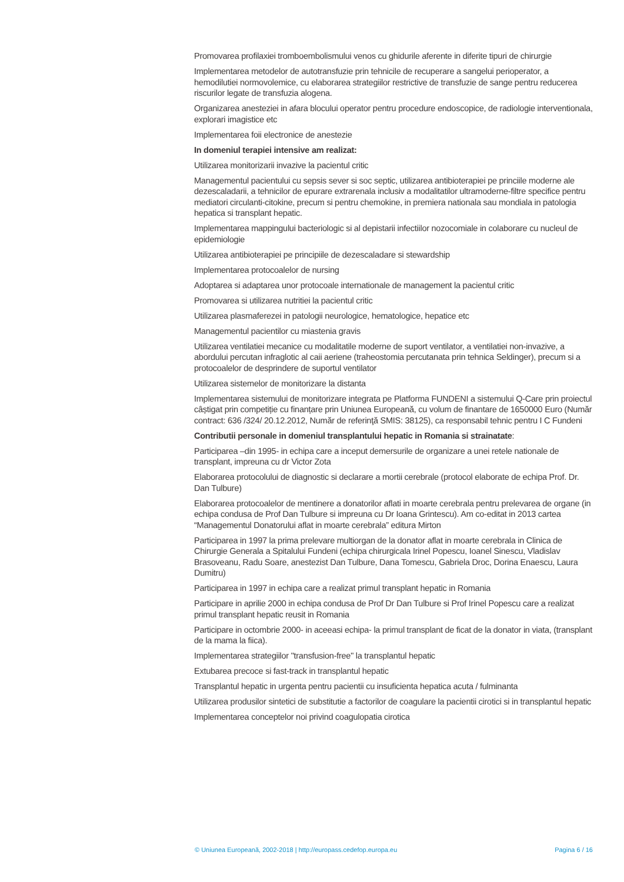Promovarea profilaxiei tromboembolismului venos cu ghidurile aferente in diferite tipuri de chirurgie
Implementarea metodelor de autotransfuzie prin tehnicile de recuperare a sangelui perioperator, a hemodilutiei normovolemice, cu elaborarea strategiilor restrictive de transfuzie de sange pentru reducerea riscurilor legate de transfuzia alogena.
Organizarea anesteziei in afara blocului operator pentru procedure endoscopice, de radiologie interventionala, explorari imagistice etc
Implementarea foii electronice de anestezie
In domeniul terapiei intensive am realizat:
Utilizarea monitorizarii invazive la pacientul critic
Managementul pacientului cu sepsis sever si soc septic, utilizarea antibioterapiei pe princiile moderne ale dezescaladarii, a tehnicilor de epurare extrarenala inclusiv a modalitatilor ultramoderne-filtre specifice pentru mediatori circulanti-citokine, precum si pentru chemokine, in premiera nationala sau mondiala in patologia hepatica si transplant hepatic.
Implementarea mappingului bacteriologic si al depistarii infectiilor nozocomiale in colaborare cu nucleul de epidemiologie
Utilizarea antibioterapiei pe principiile de dezescaladare si stewardship
Implementarea protocoalelor de nursing
Adoptarea si adaptarea unor protocoale internationale de management la pacientul critic
Promovarea si utilizarea nutritiei la pacientul critic
Utilizarea plasmaferezei in patologii neurologice, hematologice, hepatice etc
Managementul pacientilor cu miastenia gravis
Utilizarea ventilatiei mecanice cu modalitatile moderne de suport ventilator, a ventilatiei non-invazive, a abordului percutan infraglotic al caii aeriene (traheostomia percutanata prin tehnica Seldinger), precum si a protocoalelor de desprindere de suportul ventilator
Utilizarea sistemelor de monitorizare la distanta
Implementarea sistemului de monitorizare integrata pe Platforma FUNDENI a sistemului Q-Care prin proiectul câștigat prin competiție cu finanțare prin Uniunea Europeană, cu volum de finantare de 1650000 Euro (Număr contract: 636 /324/ 20.12.2012, Număr de referinţă SMIS: 38125), ca responsabil tehnic pentru I C Fundeni
Contributii personale in domeniul transplantului hepatic in Romania si strainatate:
Participarea –din 1995- in echipa care a inceput demersurile de organizare a unei retele nationale de transplant, impreuna cu dr Victor Zota
Elaborarea protocolului de diagnostic si declarare a mortii cerebrale (protocol elaborate de echipa Prof. Dr. Dan Tulbure)
Elaborarea protocoalelor de mentinere a donatorilor aflati in moarte cerebrala pentru prelevarea de organe (in echipa condusa de Prof Dan Tulbure si impreuna cu Dr Ioana Grintescu). Am co-editat in 2013 cartea “Managementul Donatorului aflat in moarte cerebrala” editura Mirton
Participarea in 1997 la prima prelevare multiorgan de la donator aflat in moarte cerebrala in Clinica de Chirurgie Generala a Spitalului Fundeni (echipa chirurgicala Irinel Popescu, Ioanel Sinescu, Vladislav Brasoveanu, Radu Soare, anestezist Dan Tulbure, Dana Tomescu, Gabriela Droc, Dorina Enaescu, Laura Dumitru)
Participarea in 1997 in echipa care a realizat primul transplant hepatic in Romania
Participare in aprilie 2000 in echipa condusa de Prof Dr Dan Tulbure si Prof Irinel Popescu care a realizat primul transplant hepatic reusit in Romania
Participare in octombrie 2000- in aceeasi echipa- la primul transplant de ficat de la donator in viata, (transplant de la mama la fiica).
Implementarea strategiilor "transfusion-free" la transplantul hepatic
Extubarea precoce si fast-track in transplantul hepatic
Transplantul hepatic in urgenta pentru pacientii cu insuficienta hepatica acuta / fulminanta
Utilizarea produsilor sintetici de substitutie a factorilor de coagulare la pacientii cirotici si in transplantul hepatic
Implementarea conceptelor noi privind coagulopatia cirotica
© Uniunea Europeană, 2002-2018 | http://europass.cedefop.europa.eu Pagina 6 / 16